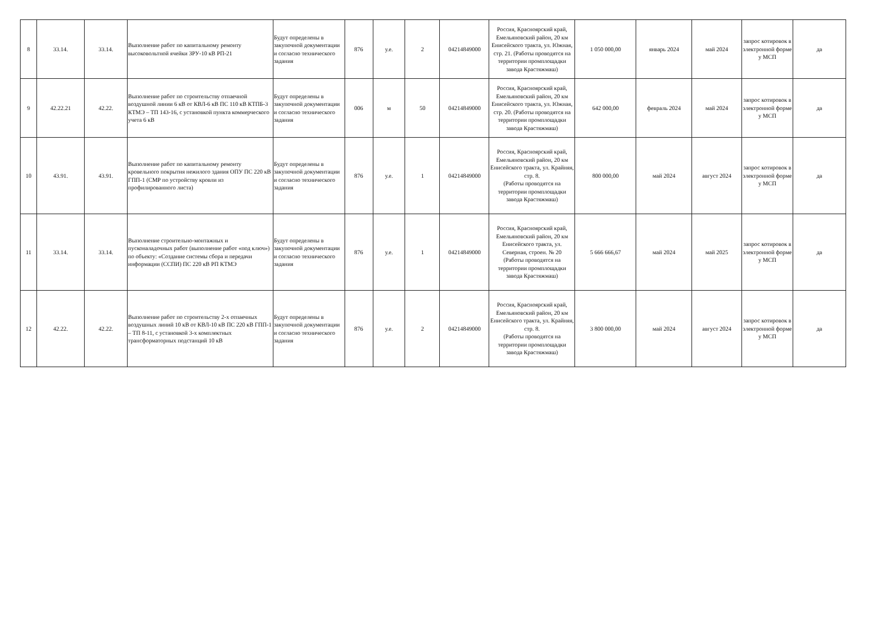| 8 | 33.14. | 33.14. | Выполнение работ по капитальному ремонту высоковольтной ячейки ЗРУ-10 кВ РП-21 | Будут определены в закупочной документации и согласно технического задания | 876 | у.е. | 2 | 04214849000 | Россия, Красноярский край, Емельяновский район, 20 км Енисейского тракта, ул. Южная, стр. 21. (Работы проводятся на территории промплощадки завода Крастяжмаш) | 1 050 000,00 | январь 2024 | май 2024 | запрос котировок в электронной форме у МСП | да |
| 9 | 42.22.21 | 42.22. | Выполнение работ по строительству отпаечной воздушной линии 6 кВ от КВЛ-6 кВ ПС 110 кВ КТПБ-3 КТМЭ – ТП 143-16, с установкой пункта коммерческого учета 6 кВ | Будут определены в закупочной документации и согласно технического задания | 006 | м | 50 | 04214849000 | Россия, Красноярский край, Емельяновский район, 20 км Енисейского тракта, ул. Южная, стр. 20. (Работы проводятся на территории промплощадки завода Крастяжмаш) | 642 000,00 | февраль 2024 | май 2024 | запрос котировок в электронной форме у МСП | да |
| 10 | 43.91. | 43.91. | Выполнение работ по капитальному ремонту кровельного покрытия нежилого здания ОПУ ПС 220 кВ ГПП-1 (СМР по устройству кровли из профилированного листа) | Будут определены в закупочной документации и согласно технического задания | 876 | у.е. | 1 | 04214849000 | Россия, Красноярский край, Емельяновский район, 20 км Енисейского тракта, ул. Крайняя, стр. 8. (Работы проводятся на территории промплощадки завода Крастяжмаш) | 800 000,00 | май 2024 | август 2024 | запрос котировок в электронной форме у МСП | да |
| 11 | 33.14. | 33.14. | Выполнение строительно-монтажных и пусконаладочных работ (выполнение работ «под ключ») по объекту: «Создание системы сбора и передачи информации (ССПИ) ПС 220 кВ РП КТМЭ | Будут определены в закупочной документации и согласно технического задания | 876 | у.е. | 1 | 04214849000 | Россия, Красноярский край, Емельяновский район, 20 км Енисейского тракта, ул. Северная, строен. № 20 (Работы проводятся на территории промплощадки завода Крастяжмаш) | 5 666 666,67 | май 2024 | май 2025 | запрос котировок в электронной форме у МСП | да |
| 12 | 42.22. | 42.22. | Выполнение работ по строительству 2-х отпаечных воздушных линий 10 кВ от КВЛ-10 кВ ПС 220 кВ ГПП-1 – ТП 8-11, с установкой 3-х комплектных трансформаторных подстанций 10 кВ | Будут определены в закупочной документации и согласно технического задания | 876 | у.е. | 2 | 04214849000 | Россия, Красноярский край, Емельяновский район, 20 км Енисейского тракта, ул. Крайняя, стр. 8. (Работы проводятся на территории промплощадки завода Крастяжмаш) | 3 800 000,00 | май 2024 | август 2024 | запрос котировок в электронной форме у МСП | да |